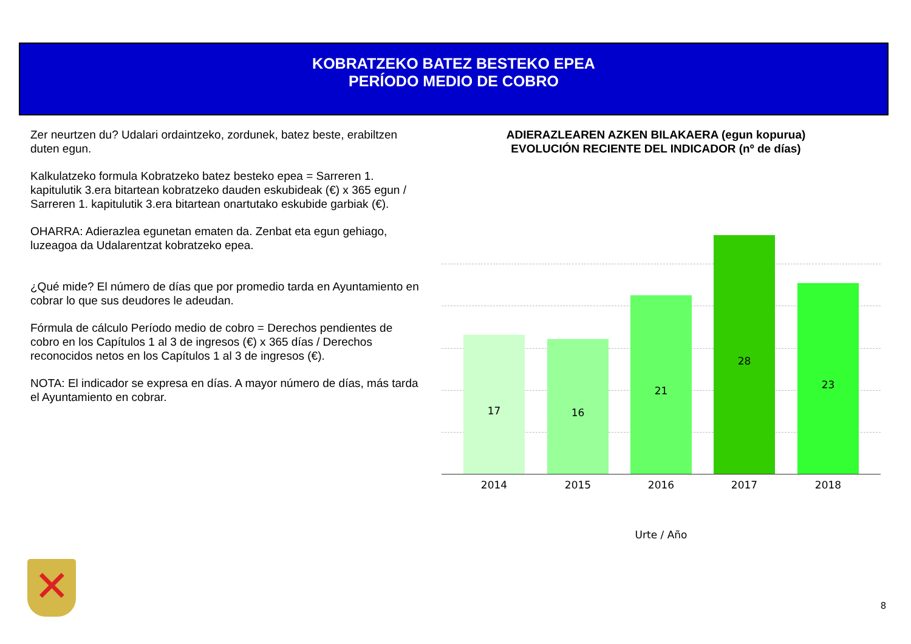KOBRATZEKO BATEZ BESTEKO EPEA
PERÍODO MEDIO DE COBRO
Zer neurtzen du? Udalari ordaintzeko, zordunek, batez beste, erabiltzen duten egun.
Kalkulatzeko formula Kobratzeko batez besteko epea = Sarreren 1. kapitulutik 3.era bitartean kobratzeko dauden eskubideak (€) x 365 egun / Sarreren 1. kapitulutik 3.era bitartean onartutako eskubide garbiak (€).
OHARRA: Adierazlea egunetan ematen da. Zenbat eta egun gehiago, luzeagoa da Udalarentzat kobratzeko epea.
¿Qué mide? El número de días que por promedio tarda en Ayuntamiento en cobrar lo que sus deudores le adeudan.
Fórmula de cálculo Período medio de cobro = Derechos pendientes de cobro en los Capítulos 1 al 3 de ingresos (€) x 365 días / Derechos reconocidos netos en los Capítulos 1 al 3 de ingresos (€).
NOTA: El indicador se expresa en días. A mayor número de días, más tarda el Ayuntamiento en cobrar.
ADIERAZLEAREN AZKEN BILAKAERA (egun kopurua)
EVOLUCIÓN RECIENTE DEL INDICADOR (nº de días)
17 16 21 28 23
2014 2015 2016 2017 2018
Urte / Año
✕ 8